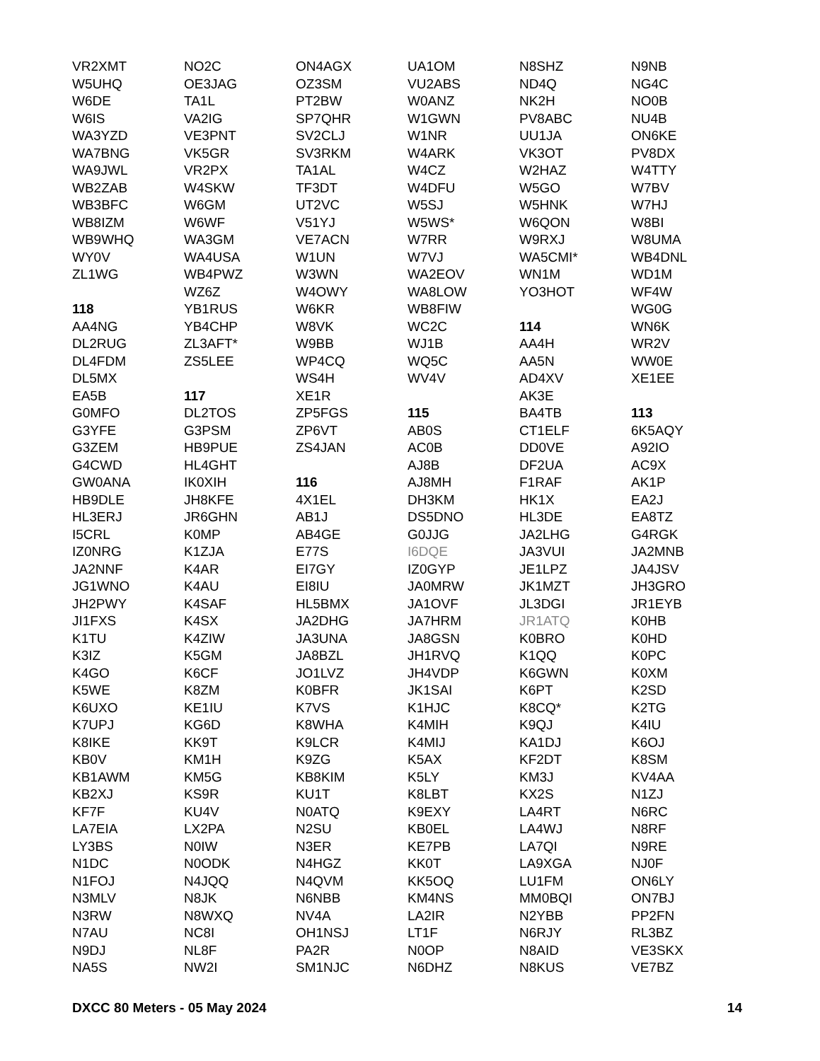VR2XMT
W5UHQ
W6DE
W6IS
WA3YZD
WA7BNG
WA9JWL
WB2ZAB
WB3BFC
WB8IZM
WB9WHQ
WY0V
ZL1WG
118
AA4NG
DL2RUG
DL4FDM
DL5MX
EA5B
G0MFO
G3YFE
G3ZEM
G4CWD
GW0ANA
HB9DLE
HL3ERJ
I5CRL
IZ0NRG
JA2NNF
JG1WNO
JH2PWY
JI1FXS
K1TU
K3IZ
K4GO
K5WE
K6UXO
K7UPJ
K8IKE
KB0V
KB1AWM
KB2XJ
KF7F
LA7EIA
LY3BS
N1DC
N1FOJ
N3MLV
N3RW
N7AU
N9DJ
NA5S
NO2C
OE3JAG
TA1L
VA2IG
VE3PNT
VK5GR
VR2PX
W4SKW
W6GM
W6WF
WA3GM
WA4USA
WB4PWZ
WZ6Z
YB1RUS
YB4CHP
ZL3AFT*
ZS5LEE
117
DL2TOS
G3PSM
HB9PUE
HL4GHT
IK0XIH
JH8KFE
JR6GHN
K0MP
K1ZJA
K4AR
K4AU
K4SAF
K4SX
K4ZIW
K5GM
K6CF
K8ZM
KE1IU
KG6D
KK9T
KM1H
KM5G
KS9R
KU4V
LX2PA
N0IW
N0ODK
N4JQQ
N8JK
N8WXQ
NC8I
NL8F
NW2I
ON4AGX
OZ3SM
PT2BW
SP7QHR
SV2CLJ
SV3RKM
TA1AL
TF3DT
UT2VC
V51YJ
VE7ACN
W1UN
W3WN
W4OWY
W6KR
W8VK
W9BB
WP4CQ
WS4H
XE1R
ZP5FGS
ZP6VT
ZS4JAN
116
4X1EL
AB1J
AB4GE
E77S
EI7GY
EI8IU
HL5BMX
JA2DHG
JA3UNA
JA8BZL
JO1LVZ
K0BFR
K7VS
K8WHA
K9LCR
K9ZG
KB8KIM
KU1T
N0ATQ
N2SU
N3ER
N4HGZ
N4QVM
N6NBB
NV4A
OH1NSJ
PA2R
SM1NJC
UA1OM
VU2ABS
W0ANZ
W1GWN
W1NR
W4ARK
W4CZ
W4DFU
W5SJ
W5WS*
W7RR
W7VJ
WA2EOV
WA8LOW
WB8FIW
WC2C
WJ1B
WQ5C
WV4V
115
AB0S
AC0B
AJ8B
AJ8MH
DH3KM
DS5DNO
G0JJG
I6DQE
IZ0GYP
JA0MRW
JA1OVF
JA7HRM
JA8GSN
JH1RVQ
JH4VDP
JK1SAI
K1HJC
K4MIH
K4MIJ
K5AX
K5LY
K8LBT
K9EXY
KB0EL
KE7PB
KK0T
KK5OQ
KM4NS
LA2IR
LT1F
N0OP
N6DHZ
N8SHZ
ND4Q
NK2H
PV8ABC
UU1JA
VK3OT
W2HAZ
W5GO
W5HNK
W6QON
W9RXJ
WA5CMI*
WN1M
YO3HOT
114
AA4H
AA5N
AD4XV
AK3E
BA4TB
CT1ELF
DD0VE
DF2UA
F1RAF
HK1X
HL3DE
JA2LHG
JA3VUI
JE1LPZ
JK1MZT
JL3DGI
JR1ATQ
K0BRO
K1QQ
K6GWN
K6PT
K8CQ*
K9QJ
KA1DJ
KF2DT
KM3J
KX2S
LA4RT
LA4WJ
LA7QI
LA9XGA
LU1FM
MM0BQI
N2YBB
N6RJY
N8AID
N8KUS
N9NB
NG4C
NO0B
NU4B
ON6KE
PV8DX
W4TTY
W7BV
W7HJ
W8BI
W8UMA
WB4DNL
WD1M
WF4W
WG0G
WN6K
WR2V
WW0E
XE1EE
113
6K5AQY
A92IO
AC9X
AK1P
EA2J
EA8TZ
G4RGK
JA2MNB
JA4JSV
JH3GRO
JR1EYB
K0HB
K0HD
K0PC
K0XM
K2SD
K2TG
K4IU
K6OJ
K8SM
KV4AA
N1ZJ
N6RC
N8RF
N9RE
NJ0F
ON6LY
ON7BJ
PP2FN
RL3BZ
VE3SKX
VE7BZ
DXCC 80 Meters - 05 May 2024 14